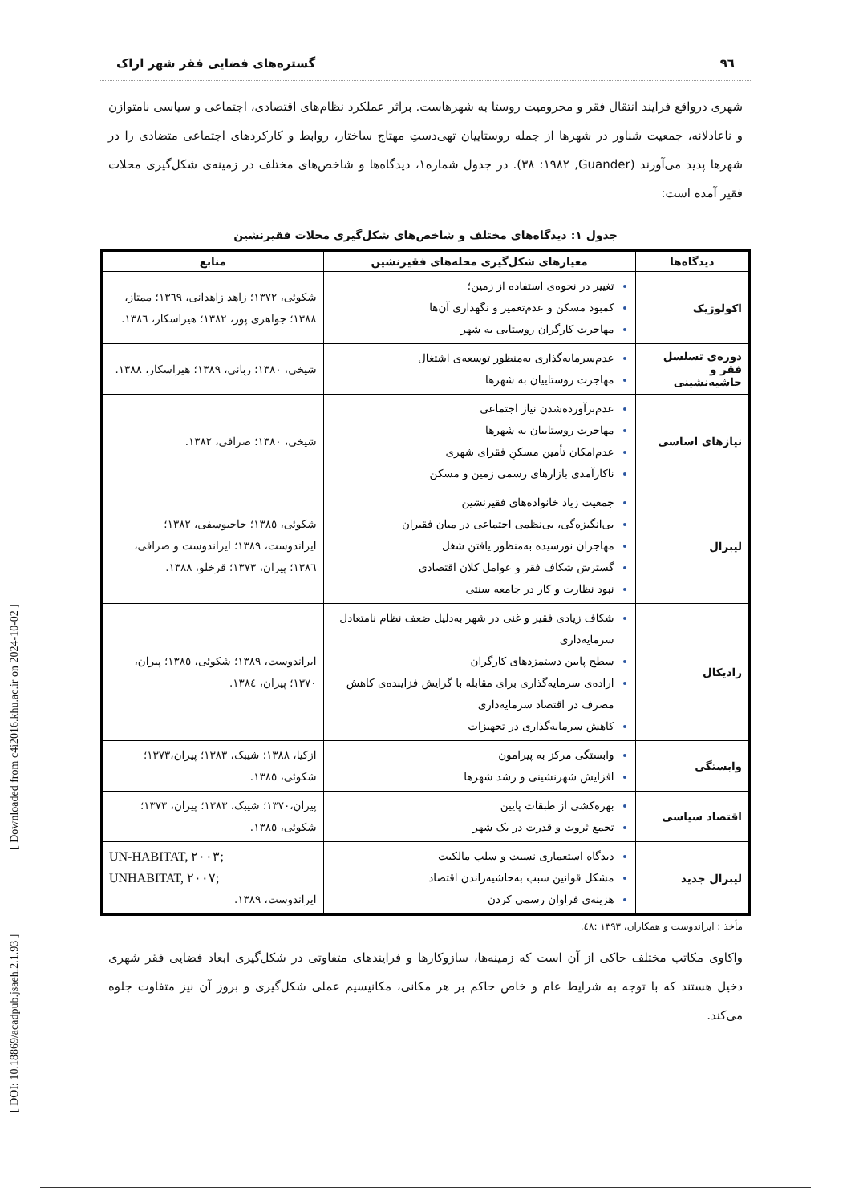٩٦ گستره‌های فضایی فقر شهر اراک
شهری درواقع فرایند انتقال فقر و محرومیت روستا به شهرهاست. براثر عملکرد نظام‌های اقتصادی، اجتماعی و سیاسی نامتوازن و ناعادلانه، جمعیت شناور در شهرها از جمله روستاییان تهی‌دستِ مهتاج ساختار، روابط و کارکردهای اجتماعی متضادی را در شهرها پدید می‌آورند (Guander, ١٩٨٢: ٣٨). در جدول شماره١، دیدگاه‌ها و شاخص‌های مختلف در زمینه‌ی شکل‌گیری محلات فقیر آمده است:
جدول ١: دیدگاه‌های مختلف و شاخص‌های شکل‌گیری محلات فقیرنشین
| دیدگاه‌ها | معیارهای شکل‌گیری محله‌های فقیرنشین | منابع |
| --- | --- | --- |
| اکولوژیک | تغییر در نحوه‌ی استفاده از زمین؛ کمبود مسکن و عدم‌تعمیر و نگهداری آن‌ها مهاجرت کارگران روستایی به شهر | شکوئی، ١٣٧٢؛ زاهد زاهدانی، ١٣٦٩؛ ممتاز، ١٣٨٨؛ جواهری پور، ١٣٨٢؛ هیراسکار، ١٣٨٦. |
| دوره‌ی تسلسل فقر و حاشیه‌نشینی | عدم‌سرمایه‌گذاری به‌منظور توسعه‌ی اشتغال مهاجرت روستاییان به شهرها | شیخی، ١٣٨٠؛ ربانی، ١٣٨٩؛ هیراسکار، ١٣٨٨. |
| نیازهای اساسی | عدم‌برآورده‌شدن نیاز اجتماعی مهاجرت روستاییان به شهرها عدم‌امکان تأمین مسکنِ فقرای شهری ناکارآمدی بازارهای رسمی زمین و مسکن | شیخی، ١٣٨٠؛ صرافی، ١٣٨٢. |
| لیبرال | جمعیت زیاد خانواده‌های فقیرنشین بی‌انگیزه‌گی، بی‌نظمی اجتماعی در میان فقیران مهاجران نورسیده به‌منظور یافتن شغل گسترش شکاف فقر و عوامل کلان اقتصادی نبود نظارت و کار در جامعه سنتی | شکوئی، ١٣٨٥؛ جاجیوسفی، ١٣٨٢؛ ایراندوست، ١٣٨٩؛ ایراندوست و صرافی، ١٣٨٦؛ پیران، ١٣٧٣؛ قرخلو، ١٣٨٨. |
| رادیکال | شکاف زیادی فقیر و غنی در شهر به‌دلیل ضعف نظام نامتعادل سرمایه‌داری سطح پایین دستمزدهای کارگران اراده‌ی سرمایه‌گذاری برای مقابله با گرایش فزاینده‌ی کاهش مصرف در اقتصاد سرمایه‌داری کاهش سرمایه‌گذاری در تجهیزات | ایراندوست، ١٣٨٩؛ شکوئی، ١٣٨٥؛ پیران، ١٣٧٠؛ پیران، ١٣٨٤. |
| وابستگی | وابستگی مرکز به پیرامون افزایش شهرنشینی و رشد شهرها | ازکیا، ١٣٨٨؛ شیبک، ١٣٨٣؛ پیران،١٣٧٣؛ شکوئی، ١٣٨٥. |
| اقتصاد سیاسی | بهره‌کشی از طبقات پایین تجمع ثروت و قدرت در یک شهر | پیران،١٣٧٠؛ شیبک، ١٣٨٣؛ پیران، ١٣٧٣؛ شکوئی، ١٣٨٥. |
| لیبرال جدید | دیدگاه استعماری نسبت و سلب مالکیت مشکل قوانین سبب به‌حاشیه‌راندن اقتصاد هزینه‌ی فراوان رسمی کردن | UN-HABITAT, ٢٠٠٣; UNHABITAT, ٢٠٠٧; ایراندوست، ١٣٨٩. |
مأخذ : ایراندوست و همکاران، ١٣٩٣ :٤٨.
واکاوی مکاتب مختلف حاکی از آن است که زمینه‌ها، سازوکارها و فرایندهای متفاوتی در شکل‌گیری ابعاد فضایی فقر شهری دخیل هستند که با توجه به شرایط عام و خاص حاکم بر هر مکانی، مکانیسیم عملی شکل‌گیری و بروز آن نیز متفاوت جلوه می‌کند.
[ DOI: 10.18869/acadpub.jsaeh.2.1.93 ] [ Downloaded from c4i2016.khu.ac.ir on 2024-10-02 ]